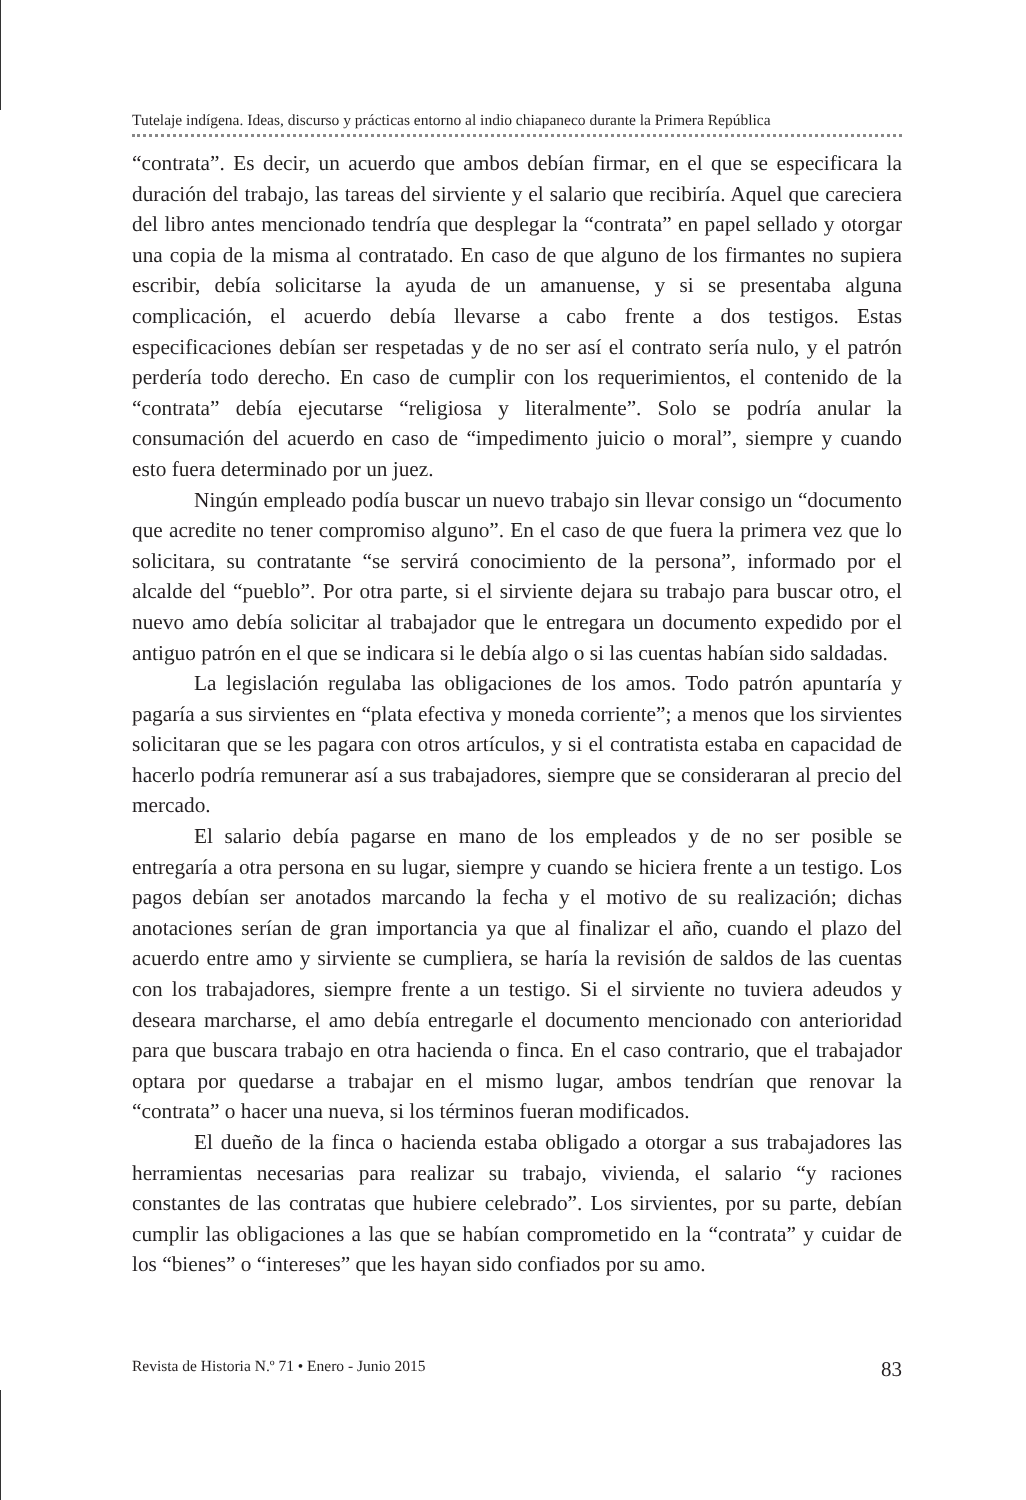Tutelaje indígena. Ideas, discurso y prácticas entorno al indio chiapaneco durante la Primera República
“contrata”. Es decir, un acuerdo que ambos debían firmar, en el que se especificara la duración del trabajo, las tareas del sirviente y el salario que recibiría. Aquel que careciera del libro antes mencionado tendría que desplegar la “contrata” en papel sellado y otorgar una copia de la misma al contratado. En caso de que alguno de los firmantes no supiera escribir, debía solicitarse la ayuda de un amanuense, y si se presentaba alguna complicación, el acuerdo debía llevarse a cabo frente a dos testigos. Estas especificaciones debían ser respetadas y de no ser así el contrato sería nulo, y el patrón perdería todo derecho. En caso de cumplir con los requerimientos, el contenido de la “contrata” debía ejecutarse “religiosa y literalmente”. Solo se podría anular la consumación del acuerdo en caso de “impedimento juicio o moral”, siempre y cuando esto fuera determinado por un juez.
Ningún empleado podía buscar un nuevo trabajo sin llevar consigo un “documento que acredite no tener compromiso alguno”. En el caso de que fuera la primera vez que lo solicitara, su contratante “se servirá conocimiento de la persona”, informado por el alcalde del “pueblo”. Por otra parte, si el sirviente dejara su trabajo para buscar otro, el nuevo amo debía solicitar al trabajador que le entregara un documento expedido por el antiguo patrón en el que se indicara si le debía algo o si las cuentas habían sido saldadas.
La legislación regulaba las obligaciones de los amos. Todo patrón apuntaría y pagaría a sus sirvientes en “plata efectiva y moneda corriente”; a menos que los sirvientes solicitaran que se les pagara con otros artículos, y si el contratista estaba en capacidad de hacerlo podría remunerar así a sus trabajadores, siempre que se consideraran al precio del mercado.
El salario debía pagarse en mano de los empleados y de no ser posible se entregaría a otra persona en su lugar, siempre y cuando se hiciera frente a un testigo. Los pagos debían ser anotados marcando la fecha y el motivo de su realización; dichas anotaciones serían de gran importancia ya que al finalizar el año, cuando el plazo del acuerdo entre amo y sirviente se cumpliera, se haría la revisión de saldos de las cuentas con los trabajadores, siempre frente a un testigo. Si el sirviente no tuviera adeudos y deseara marcharse, el amo debía entregarle el documento mencionado con anterioridad para que buscara trabajo en otra hacienda o finca. En el caso contrario, que el trabajador optara por quedarse a trabajar en el mismo lugar, ambos tendrían que renovar la “contrata” o hacer una nueva, si los términos fueran modificados.
El dueño de la finca o hacienda estaba obligado a otorgar a sus trabajadores las herramientas necesarias para realizar su trabajo, vivienda, el salario “y raciones constantes de las contratas que hubiere celebrado”. Los sirvientes, por su parte, debían cumplir las obligaciones a las que se habían comprometido en la “contrata” y cuidar de los “bienes” o “intereses” que les hayan sido confiados por su amo.
Revista de Historia N.º 71 • Enero - Junio 2015 83